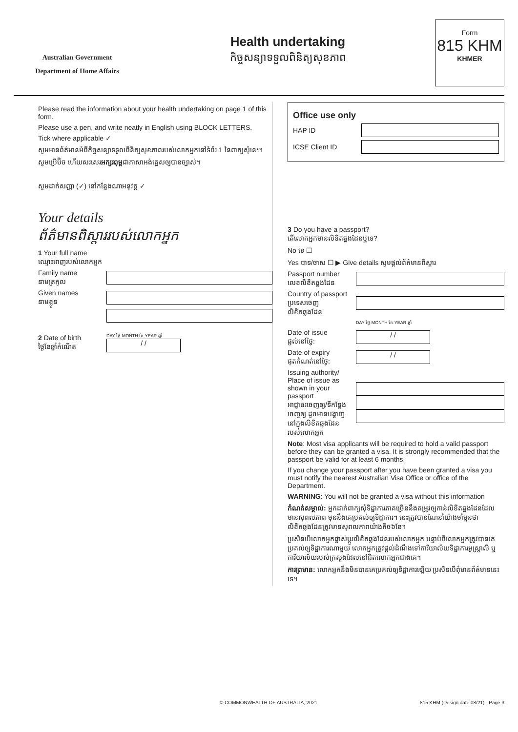Australian Government
Department of Home Affairs
Health undertaking
កិច្ចសន្យាទទួលពិនិត្យសុខភាព
Form
815 KHM
KHMER
Please read the information about your health undertaking on page 1 of this form.
Please use a pen, and write neatly in English using BLOCK LETTERS.
Tick where applicable ✓
សូមអានព័ត៌មានអំពីកិច្ចសន្យាទទួលពិនិត្យសុខភាពរបស់លោកអ្នកនៅទំព័រ 1 នៃពាក្យសុំនេះ។
សូមប្រើប៊ិច ហើយសរសេរអក្សរពុម្ពជាភាសាអង់គ្លេសឲ្យបានច្បាស់។
សូមដាក់សញ្ញា (✓) នៅកន្លែងណាអនុវត្ត ✓
Your details
ព័ត៌មានពិស្តាររបស់លោកអ្នក
1 Your full name
ឈ្មោះពេញរបស់លោកអ្នក
Family name
នាមត្រកូល
Given names
នាមខ្លួន
2 Date of birth
ថ្ងៃខែឆ្នាំកំណើត
DAY ថ្ងៃ MONTH ខែ YEAR ឆ្នាំ
/ /
Office use only
HAP ID
ICSE Client ID
3 Do you have a passport?
តើលោកអ្នកមានលិខិតឆ្លងដែនឬទេ?
No ទេ ☐
Yes បាទ/ចាស ☐ ▶ Give details សូមផ្តល់ព័ត៌មានពិស្តារ
Passport number
លេខលិខិតឆ្លងដែន
Country of passport
ប្រទេសចេញលិខិតឆ្លងដែន
DAY ថ្ងៃ MONTH ខែ YEAR ឆ្នាំ
Date of issue
ផ្តល់នៅថ្ងៃ:
/ /
Date of expiry
ផុតកំណត់នៅថ្ងៃ:
/ /
Issuing authority/ Place of issue as shown in your passport
អាជ្ញាធរចេញឲ្យ/ទីកន្លែងចេញឲ្យ ដូចមានបង្ហាញនៅក្នុងលិខិតឆ្លងដែនរបស់លោកអ្នក
Note: Most visa applicants will be required to hold a valid passport before they can be granted a visa. It is strongly recommended that the passport be valid for at least 6 months.
If you change your passport after you have been granted a visa you must notify the nearest Australian Visa Office or office of the Department.
WARNING: You will not be granted a visa without this information
កំណត់សម្គាល់: អ្នកដាក់ពាក្យសុំទិដ្ឋាការភាគច្រើននឹងតម្រូវឲ្យកាន់លិខិតឆ្លងដែនដែលមានសុពលភាព មុននឹងគេប្រគល់ឲ្យទិដ្ឋាការ។ នេះត្រូវបានណែនាំយ៉ាងមាំមួនថាលិខិតឆ្លងដែនត្រូវមានសុពលភាពយ៉ាងតិច៦ខែ។
ប្រសិនបើលោកអ្នកផ្លាស់ប្តូរលិខិតឆ្លងដែនរបស់លោកអ្នក បន្ទាប់ពីលោកអ្នកត្រូវបានគេប្រគល់ឲ្យទិដ្ឋាការណាមួយ លោកអ្នកត្រូវផ្តល់ដំណឹងទៅការិយាល័យទិដ្ឋាការអូស្ត្រាលី ឬការិយាល័យរបស់ក្រសួងដែលនៅជិតលោកអ្នកជាងគេ។
ការព្រមាន: លោកអ្នកនឹងមិនបានគេប្រគល់ឲ្យទិដ្ឋាការឡើយ ប្រសិនបើពុំមានព័ត៌មាននេះទេ។
© COMMONWEALTH OF AUSTRALIA, 2021 815 KHM (Design date 08/21) - Page 3